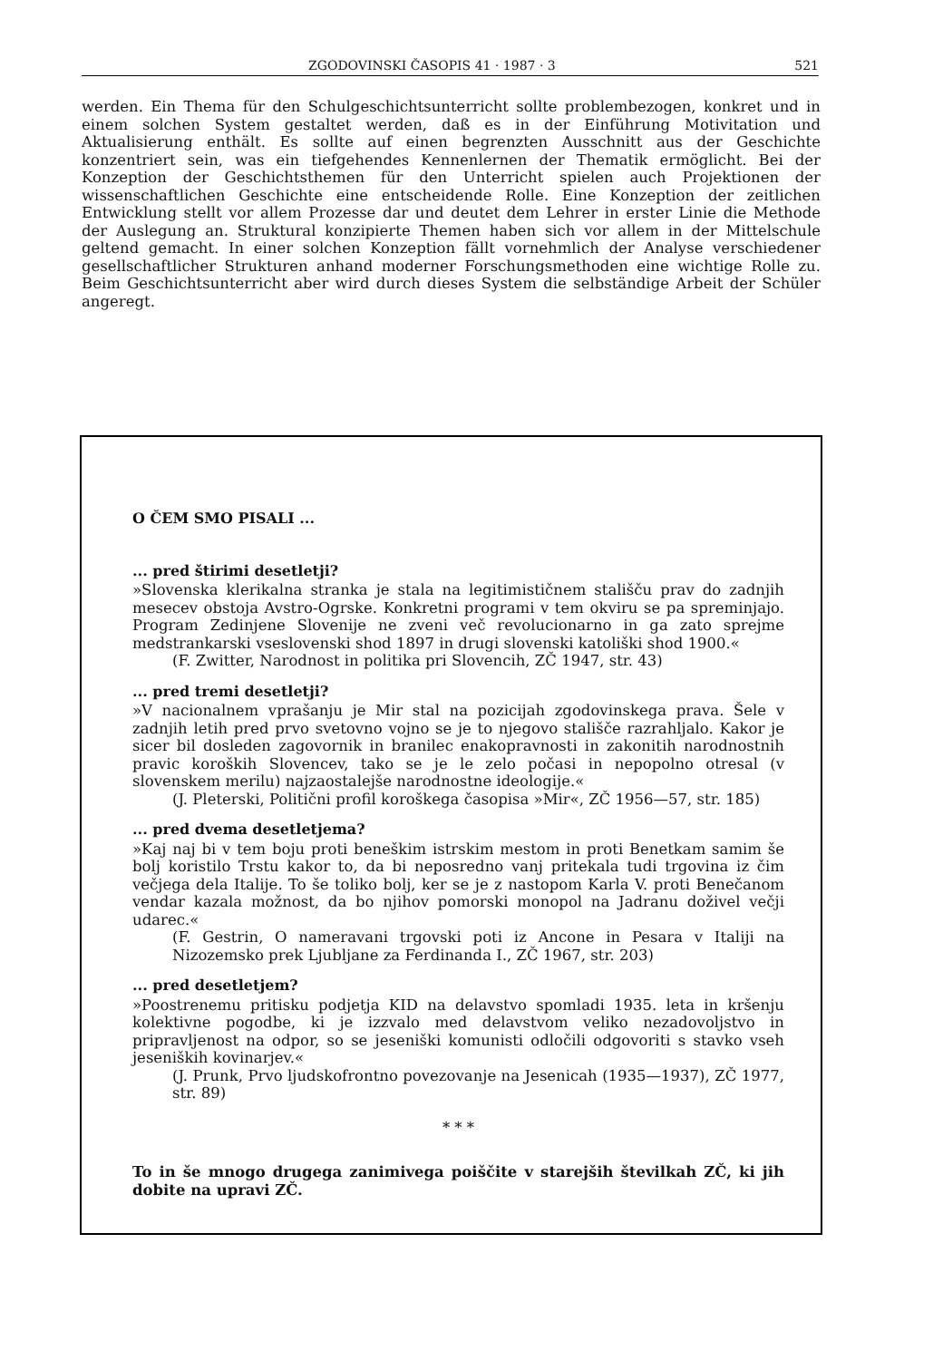ZGODOVINSKI ČASOPIS 41 · 1987 · 3 521
werden. Ein Thema für den Schulgeschichtsunterricht sollte problembezogen, konkret und in einem solchen System gestaltet werden, daß es in der Einführung Motivitation und Aktualisierung enthält. Es sollte auf einen begrenzten Ausschnitt aus der Geschichte konzentriert sein, was ein tiefgehendes Kennenlernen der Thematik ermöglicht. Bei der Konzeption der Geschichtsthemen für den Unterricht spielen auch Projektionen der wissenschaftlichen Geschichte eine entscheidende Rolle. Eine Konzeption der zeitlichen Entwicklung stellt vor allem Prozesse dar und deutet dem Lehrer in erster Linie die Methode der Auslegung an. Struktural konzipierte Themen haben sich vor allem in der Mittelschule geltend gemacht. In einer solchen Konzeption fällt vornehmlich der Analyse verschiedener gesellschaftlicher Strukturen anhand moderner Forschungsmethoden eine wichtige Rolle zu. Beim Geschichtsunterricht aber wird durch dieses System die selbständige Arbeit der Schüler angeregt.
O ČEM SMO PISALI ...
... pred štirimi desetletji?
»Slovenska klerikalna stranka je stala na legitimističnem stališču prav do zadnjih mesecev obstoja Avstro-Ogrske. Konkretni programi v tem okviru se pa spreminjajo. Program Zedinjene Slovenije ne zveni več revolucionarno in ga zato sprejme medstrankarski vseslovenski shod 1897 in drugi slovenski katoliški shod 1900.«
(F. Zwitter, Narodnost in politika pri Slovencih, ZČ 1947, str. 43)
... pred tremi desetletji?
»V nacionalnem vprašanju je Mir stal na pozicijah zgodovinskega prava. Šele v zadnjih letih pred prvo svetovno vojno se je to njegovo stališče razrahljalo. Kakor je sicer bil dosleden zagovornik in branilec enakopravnosti in zakonitih narodnostnih pravic koroških Slovencev, tako se je le zelo počasi in nepopolno otresal (v slovenskem merilu) najzaostalejše narodnostne ideologije.«
(J. Pleterski, Politični profil koroškega časopisa »Mir«, ZČ 1956—57, str. 185)
... pred dvema desetletjema?
»Kaj naj bi v tem boju proti beneškim istrskim mestom in proti Benetkam samim še bolj koristilo Trstu kakor to, da bi neposredno vanj pritekala tudi trgovina iz čim večjega dela Italije. To še toliko bolj, ker se je z nastopom Karla V. proti Benečanom vendar kazala možnost, da bo njihov pomorski monopol na Jadranu doživel večji udarec.«
(F. Gestrin, O nameravani trgovski poti iz Ancone in Pesara v Italiji na Nizozemsko prek Ljubljane za Ferdinanda I., ZČ 1967, str. 203)
... pred desetletjem?
»Poostrenemu pritisku podjetja KID na delavstvo spomladi 1935. leta in kršenju kolektivne pogodbe, ki je izzvalo med delavstvom veliko nezadovoljstvo in pripravljenost na odpor, so se jeseniški komunisti odločili odgovoriti s stavko vseh jeseniških kovinarjev.«
(J. Prunk, Prvo ljudskofrontno povezovanje na Jesenicah (1935—1937), ZČ 1977, str. 89)
* * *
To in še mnogo drugega zanimivega poiščite v starejših številkah ZČ, ki jih dobite na upravi ZČ.